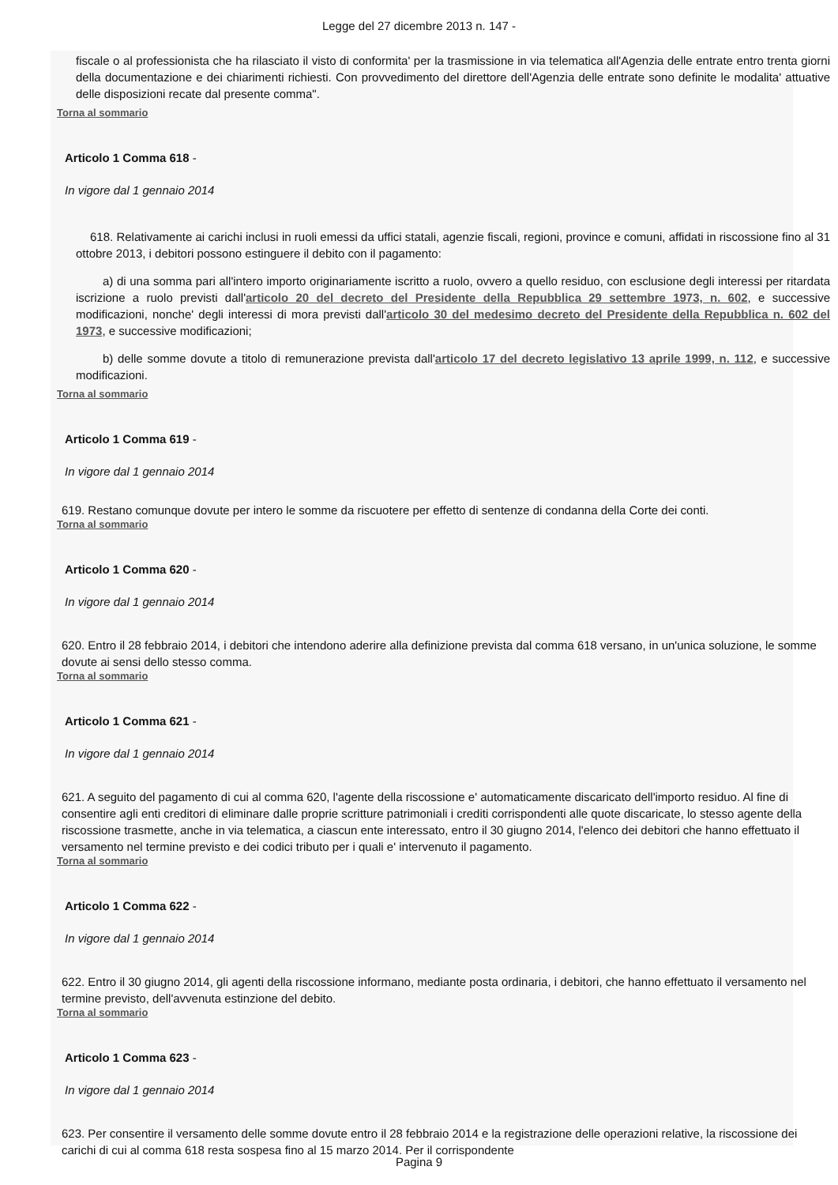Legge del 27 dicembre 2013 n. 147 -
fiscale o al professionista che ha rilasciato il visto di conformita' per la trasmissione in via telematica all'Agenzia delle entrate entro trenta giorni della documentazione e dei chiarimenti richiesti. Con provvedimento del direttore dell'Agenzia delle entrate sono definite le modalita' attuative delle disposizioni recate dal presente comma".
Torna al sommario
Articolo 1 Comma 618 -
In vigore dal 1 gennaio 2014
618. Relativamente ai carichi inclusi in ruoli emessi da uffici statali, agenzie fiscali, regioni, province e comuni, affidati in riscossione fino al 31 ottobre 2013, i debitori possono estinguere il debito con il pagamento:
a) di una somma pari all'intero importo originariamente iscritto a ruolo, ovvero a quello residuo, con esclusione degli interessi per ritardata iscrizione a ruolo previsti dall'articolo 20 del decreto del Presidente della Repubblica 29 settembre 1973, n. 602, e successive modificazioni, nonche' degli interessi di mora previsti dall'articolo 30 del medesimo decreto del Presidente della Repubblica n. 602 del 1973, e successive modificazioni;
b) delle somme dovute a titolo di remunerazione prevista dall'articolo 17 del decreto legislativo 13 aprile 1999, n. 112, e successive modificazioni.
Torna al sommario
Articolo 1 Comma 619 -
In vigore dal 1 gennaio 2014
619. Restano comunque dovute per intero le somme da riscuotere per effetto di sentenze di condanna della Corte dei conti.
Torna al sommario
Articolo 1 Comma 620 -
In vigore dal 1 gennaio 2014
620. Entro il 28 febbraio 2014, i debitori che intendono aderire alla definizione prevista dal comma 618 versano, in un'unica soluzione, le somme dovute ai sensi dello stesso comma.
Torna al sommario
Articolo 1 Comma 621 -
In vigore dal 1 gennaio 2014
621. A seguito del pagamento di cui al comma 620, l'agente della riscossione e' automaticamente discaricato dell'importo residuo. Al fine di consentire agli enti creditori di eliminare dalle proprie scritture patrimoniali i crediti corrispondenti alle quote discaricate, lo stesso agente della riscossione trasmette, anche in via telematica, a ciascun ente interessato, entro il 30 giugno 2014, l'elenco dei debitori che hanno effettuato il versamento nel termine previsto e dei codici tributo per i quali e' intervenuto il pagamento.
Torna al sommario
Articolo 1 Comma 622 -
In vigore dal 1 gennaio 2014
622. Entro il 30 giugno 2014, gli agenti della riscossione informano, mediante posta ordinaria, i debitori, che hanno effettuato il versamento nel termine previsto, dell'avvenuta estinzione del debito.
Torna al sommario
Articolo 1 Comma 623 -
In vigore dal 1 gennaio 2014
623. Per consentire il versamento delle somme dovute entro il 28 febbraio 2014 e la registrazione delle operazioni relative, la riscossione dei carichi di cui al comma 618 resta sospesa fino al 15 marzo 2014. Per il corrispondente
Pagina 9